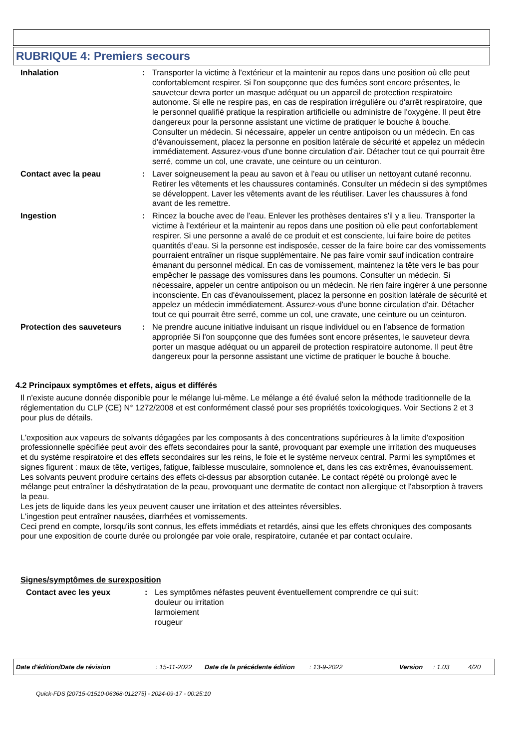RUBRIQUE 4: Premiers secours
Inhalation : Transporter la victime à l'extérieur et la maintenir au repos dans une position où elle peut confortablement respirer. Si l'on soupçonne que des fumées sont encore présentes, le sauveteur devra porter un masque adéquat ou un appareil de protection respiratoire autonome. Si elle ne respire pas, en cas de respiration irrégulière ou d'arrêt respiratoire, que le personnel qualifié pratique la respiration artificielle ou administre de l'oxygène. Il peut être dangereux pour la personne assistant une victime de pratiquer le bouche à bouche. Consulter un médecin. Si nécessaire, appeler un centre antipoison ou un médecin. En cas d'évanouissement, placez la personne en position latérale de sécurité et appelez un médecin immédiatement. Assurez-vous d'une bonne circulation d'air. Détacher tout ce qui pourrait être serré, comme un col, une cravate, une ceinture ou un ceinturon.
Contact avec la peau : Laver soigneusement la peau au savon et à l'eau ou utiliser un nettoyant cutané reconnu. Retirer les vêtements et les chaussures contaminés. Consulter un médecin si des symptômes se développent. Laver les vêtements avant de les réutiliser. Laver les chaussures à fond avant de les remettre.
Ingestion : Rincez la bouche avec de l'eau. Enlever les prothèses dentaires s'il y a lieu. Transporter la victime à l'extérieur et la maintenir au repos dans une position où elle peut confortablement respirer. Si une personne a avalé de ce produit et est consciente, lui faire boire de petites quantités d’eau. Si la personne est indisposée, cesser de la faire boire car des vomissements pourraient entraîner un risque supplémentaire. Ne pas faire vomir sauf indication contraire émanant du personnel médical. En cas de vomissement, maintenez la tête vers le bas pour empêcher le passage des vomissures dans les poumons. Consulter un médecin. Si nécessaire, appeler un centre antipoison ou un médecin. Ne rien faire ingérer à une personne inconsciente. En cas d'évanouissement, placez la personne en position latérale de sécurité et appelez un médecin immédiatement. Assurez-vous d'une bonne circulation d'air. Détacher tout ce qui pourrait être serré, comme un col, une cravate, une ceinture ou un ceinturon.
Protection des sauveteurs : Ne prendre aucune initiative induisant un risque individuel ou en l’absence de formation appropriée Si l'on soupçonne que des fumées sont encore présentes, le sauveteur devra porter un masque adéquat ou un appareil de protection respiratoire autonome. Il peut être dangereux pour la personne assistant une victime de pratiquer le bouche à bouche.
4.2 Principaux symptômes et effets, aigus et différés
Il n'existe aucune donnée disponible pour le mélange lui-même. Le mélange a été évalué selon la méthode traditionnelle de la réglementation du CLP (CE) N° 1272/2008 et est conformément classé pour ses propriétés toxicologiques. Voir Sections 2 et 3 pour plus de détails.
L'exposition aux vapeurs de solvants dégagées par les composants à des concentrations supérieures à la limite d'exposition professionnelle spécifiée peut avoir des effets secondaires pour la santé, provoquant par exemple une irritation des muqueuses et du système respiratoire et des effets secondaires sur les reins, le foie et le système nerveux central. Parmi les symptômes et signes figurent : maux de tête, vertiges, fatigue, faiblesse musculaire, somnolence et, dans les cas extrêmes, évanouissement.
Les solvants peuvent produire certains des effets ci-dessus par absorption cutanée. Le contact répété ou prolongé avec le mélange peut entraîner la déshydratation de la peau, provoquant une dermatite de contact non allergique et l'absorption à travers la peau.
Les jets de liquide dans les yeux peuvent causer une irritation et des atteintes réversibles.
L'ingestion peut entraîner nausées, diarrhées et vomissements.
Ceci prend en compte, lorsqu'ils sont connus, les effets immédiats et retardés, ainsi que les effets chroniques des composants pour une exposition de courte durée ou prolongée par voie orale, respiratoire, cutanée et par contact oculaire.
Signes/symptômes de surexposition
Contact avec les yeux : Les symptômes néfastes peuvent éventuellement comprendre ce qui suit:
douleur ou irritation
larmoiement
rougeur
Date d'édition/Date de révision: 15-11-2022 Date de la précédente édition: 13-9-2022 Version: 1.03 4/20
Quick-FDS [20715-01510-06368-012275] - 2024-09-17 - 00:25:10